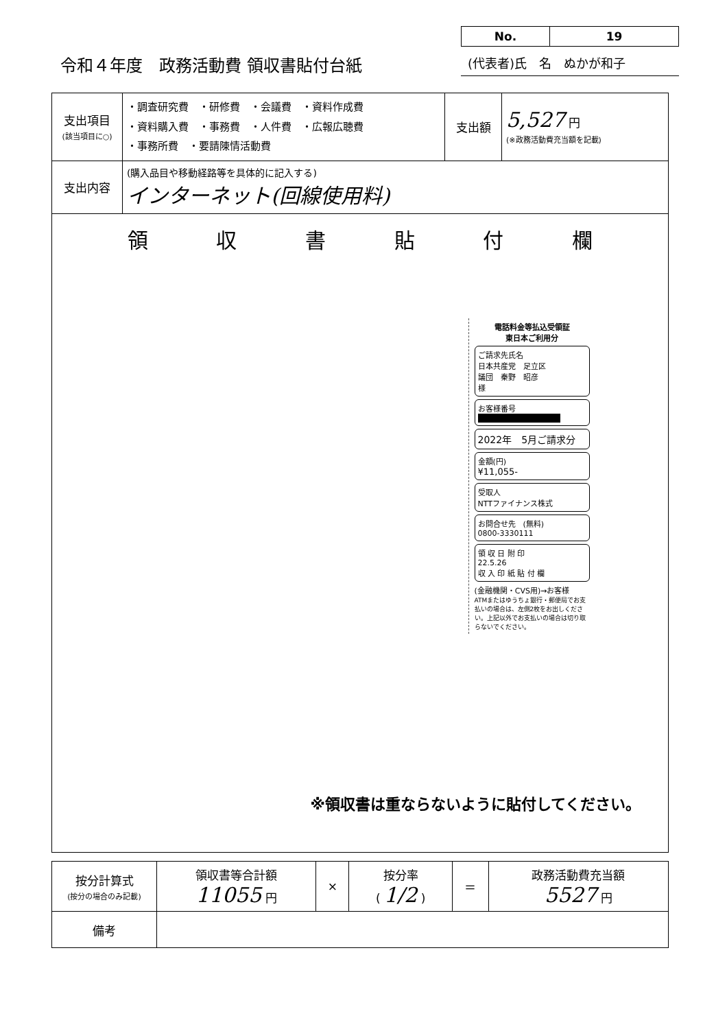令和４年度　政務活動費 領収書貼付台紙
No. 19
(代表者)氏　名　ぬかが和子
| 支出項目 (該当項目に○) | ・調査研究費 ・研修費 ・会議費 ・資料作成費 ・資料購入費 ・事務費 ・人件費 ・広報広聴費 ・事務所費 ・要請陳情活動費 | 支出額 | 5,527 円 (※政務活動費充当額を記載) |
| 支出内容 | (購入品目や移動経路等を具体的に記入する) インターネット(回線使用料) | | |
| 領 収 書 貼 付 欄 電話料金等払込受領証 東日本ご利用分 ご請求先氏名 日本共産党 足立区 議団 秦野 昭彦 様 お客様番号 ■ 2022年 5月ご請求分 金額(円) ¥11,055- 受取人 NTTファイナンス株式 お問合せ先 (無料) 0800-3330111 領 収 日 附 印 22.5.26 収 入 印 紙 貼 付 欄 (金融機関・CVS用)→お客様 ATMまたはゆうちょ銀行・郵便局でお支払いの場合は、左側2枚をお出しください。上記以外でお支払いの場合は切り取らないでください。 ※領収書は重ならないように貼付してください。 | | | |
| 按分計算式 (按分の場合のみ記載) | 領収書等合計額 11055 円 | × | 按分率 ( 1/2 ) | ＝ | 政務活動費充当額 5527 円 |
| 備考 | | | | | |